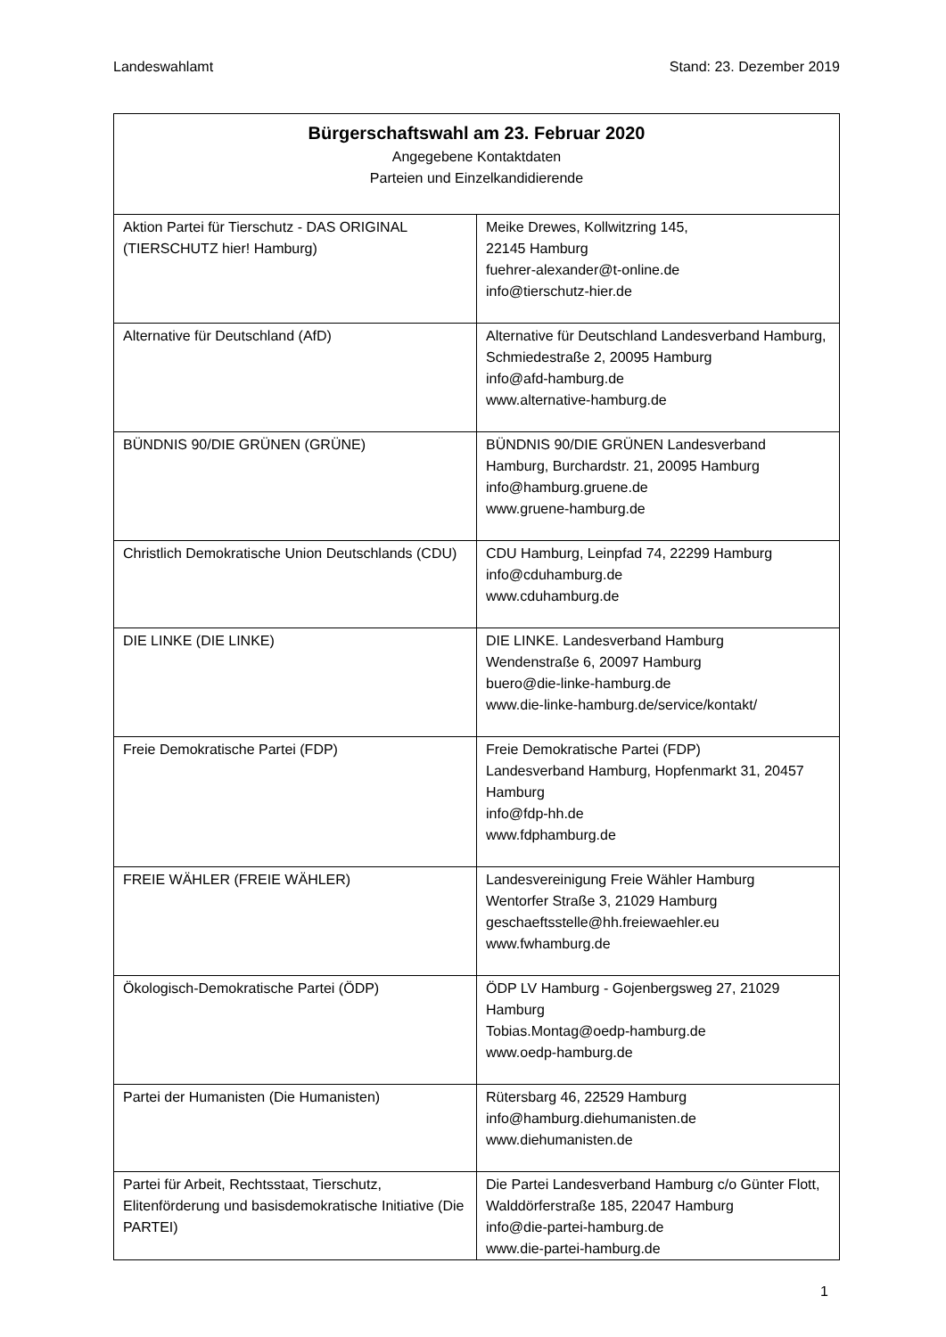Landeswahlamt Stand: 23. Dezember 2019
| Bürgerschaftswahl am 23. Februar 2020 Angegebene Kontaktdaten Parteien und Einzelkandidierende | |
| --- | --- |
| Aktion Partei für Tierschutz - DAS ORIGINAL (TIERSCHUTZ hier! Hamburg) | Meike Drewes, Kollwitzring 145, 22145 Hamburg fuehrer-alexander@t-online.de info@tierschutz-hier.de |
| Alternative für Deutschland (AfD) | Alternative für Deutschland Landesverband Hamburg, Schmiedestraße 2, 20095 Hamburg info@afd-hamburg.de www.alternative-hamburg.de |
| BÜNDNIS 90/DIE GRÜNEN (GRÜNE) | BÜNDNIS 90/DIE GRÜNEN Landesverband Hamburg, Burchardstr. 21, 20095 Hamburg info@hamburg.gruene.de www.gruene-hamburg.de |
| Christlich Demokratische Union Deutschlands (CDU) | CDU Hamburg, Leinpfad 74, 22299 Hamburg info@cduhamburg.de www.cduhamburg.de |
| DIE LINKE (DIE LINKE) | DIE LINKE. Landesverband Hamburg Wendenstraße 6, 20097 Hamburg buero@die-linke-hamburg.de www.die-linke-hamburg.de/service/kontakt/ |
| Freie Demokratische Partei (FDP) | Freie Demokratische Partei (FDP) Landesverband Hamburg, Hopfenmarkt 31, 20457 Hamburg info@fdp-hh.de www.fdphamburg.de |
| FREIE WÄHLER (FREIE WÄHLER) | Landesvereinigung Freie Wähler Hamburg Wentorfer Straße 3, 21029 Hamburg geschaeftsstelle@hh.freiewaehler.eu www.fwhamburg.de |
| Ökologisch-Demokratische Partei (ÖDP) | ÖDP LV Hamburg - Gojenbergsweg 27, 21029 Hamburg Tobias.Montag@oedp-hamburg.de www.oedp-hamburg.de |
| Partei der Humanisten (Die Humanisten) | Rütersbarg 46, 22529 Hamburg info@hamburg.diehumanisten.de www.diehumanisten.de |
| Partei für Arbeit, Rechtsstaat, Tierschutz, Elitenförderung und basisdemokratische Initiative (Die PARTEI) | Die Partei Landesverband Hamburg c/o Günter Flott, Walddörferstraße 185, 22047 Hamburg info@die-partei-hamburg.de www.die-partei-hamburg.de |
1